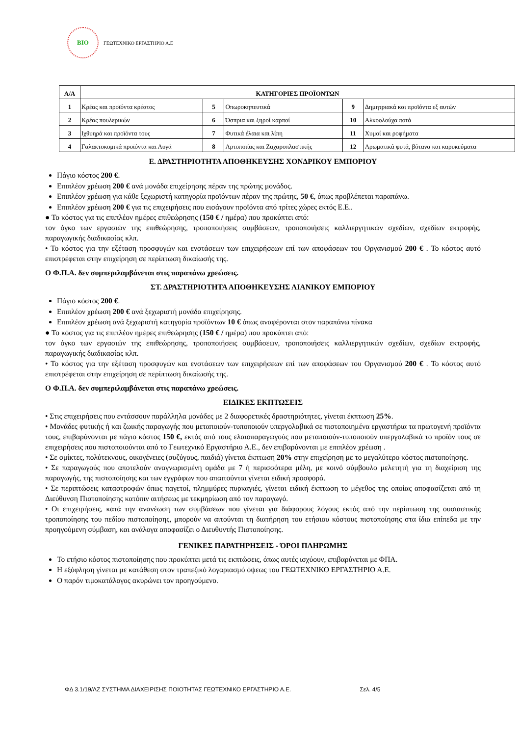BIO
ΓΕΩΤΕΧΝΙΚΟ ΕΡΓΑΣΤΗΡΙΟ Α.Ε
| Α/Α | ΚΑΤΗΓΟΡΙΕΣ ΠΡΟΪΟΝΤΩΝ | | | | |
| --- | --- | --- | --- | --- | --- |
| 1 | Κρέας και προϊόντα κρέατος | 5 | Οπωροκηπευτικά | 9 | Δημητριακά και προϊόντα εξ αυτών |
| 2 | Κρέας πουλερικών | 6 | Όσπρια και ξηροί καρποί | 10 | Αλκοολούχα ποτά |
| 3 | Ιχθυηρά και προϊόντα τους | 7 | Φυτικά έλαια και λίπη | 11 | Χυμοί και ροφήματα |
| 4 | Γαλακτοκομικά προϊόντα και Αυγά | 8 | Αρτοποιίας και Ζαχαροπλαστικής | 12 | Αρωματικά φυτά, βότανα και καρυκεύματα |
Ε. ΔΡΑΣΤΗΡΙΟΤΗΤΑ ΑΠΟΘΗΚΕΥΣΗΣ ΧΟΝΔΡΙΚΟΥ ΕΜΠΟΡΙΟΥ
Πάγιο κόστος 200 €.
Επιπλέον χρέωση 200 € ανά μονάδα επιχείρησης πέραν της πρώτης μονάδος.
Επιπλέον χρέωση για κάθε ξεχωριστή κατηγορία προϊόντων πέραν της πρώτης, 50 €, όπως προβλέπεται παραπάνω.
Επιπλέον χρέωση 200 € για τις επιχειρήσεις που εισάγουν προϊόντα από τρίτες χώρες εκτός Ε.Ε..
● Το κόστος για τις επιπλέον ημέρες επιθεώρησης (150 € / ημέρα) που προκύπτει από:
τον όγκο των εργασιών της επιθεώρησης, τροποποιήσεις συμβάσεων, τροποποιήσεις καλλιεργητικών σχεδίων, σχεδίων εκτροφής, παραγωγικής διαδικασίας κλπ.
• Το κόστος για την εξέταση προσφυγών και ενστάσεων των επιχειρήσεων επί των αποφάσεων του Οργανισμού 200 € . Το κόστος αυτό επιστρέφεται στην επιχείρηση σε περίπτωση δικαίωσής της.
Ο Φ.Π.Α. δεν συμπεριλαμβάνεται στις παραπάνω χρεώσεις.
ΣΤ. ΔΡΑΣΤΗΡΙΟΤΗΤΑ ΑΠΟΘΗΚΕΥΣΗΣ ΛΙΑΝΙΚΟΥ ΕΜΠΟΡΙΟΥ
Πάγιο κόστος 200 €.
Επιπλέον χρέωση 200 € ανά ξεχωριστή μονάδα επιχείρησης.
Επιπλέον χρέωση ανά ξεχωριστή κατηγορία προϊόντων 10 € όπως αναφέρονται στον παραπάνω πίνακα
● Το κόστος για τις επιπλέον ημέρες επιθεώρησης (150 € / ημέρα) που προκύπτει από:
τον όγκο των εργασιών της επιθεώρησης, τροποποιήσεις συμβάσεων, τροποποιήσεις καλλιεργητικών σχεδίων, σχεδίων εκτροφής, παραγωγικής διαδικασίας κλπ.
• Το κόστος για την εξέταση προσφυγών και ενστάσεων των επιχειρήσεων επί των αποφάσεων του Οργανισμού 200 € . Το κόστος αυτό επιστρέφεται στην επιχείρηση σε περίπτωση δικαίωσής της.
Ο Φ.Π.Α. δεν συμπεριλαμβάνεται στις παραπάνω χρεώσεις.
ΕΙΔΙΚΕΣ ΕΚΠΤΩΣΕΙΣ
• Στις επιχειρήσεις που εντάσσουν παράλληλα μονάδες με 2 διαφορετικές δραστηριότητες, γίνεται έκπτωση 25%.
• Μονάδες φυτικής ή και ζωικής παραγωγής που μεταποιούν-τυποποιούν υπεργολαβικά σε πιστοποιημένα εργαστήρια τα πρωτογενή προϊόντα τους, επιβαρύνονται με πάγιο κόστος 150 €, εκτός από τους ελαιοπαραγωγούς που μεταποιούν-τυποποιούν υπεργολαβικά το προϊόν τους σε επιχειρήσεις που πιστοποιούνται από το Γεωτεχνικό Εργαστήριο Α.Ε., δεν επιβαρύνονται με επιπλέον χρέωση .
• Σε σμίκτες, πολύτεκνους, οικογένειες (συζύγους, παιδιά) γίνεται έκπτωση 20% στην επιχείρηση με το μεγαλύτερο κόστος πιστοποίησης.
• Σε παραγωγούς που αποτελούν αναγνωρισμένη ομάδα με 7 ή περισσότερα μέλη, με κοινό σύμβουλο μελετητή για τη διαχείριση της παραγωγής, της πιστοποίησης και των εγγράφων που απαιτούνται γίνεται ειδική προσφορά.
• Σε περιπτώσεις καταστροφών όπως παγετοί, πλημμύρες πυρκαγιές, γίνεται ειδική έκπτωση το μέγεθος της οποίας αποφασίζεται από τη Διεύθυνση Πιστοποίησης κατόπιν αιτήσεως με τεκμηρίωση από τον παραγωγό.
• Οι επιχειρήσεις, κατά την ανανέωση των συμβάσεων που γίνεται για διάφορους λόγους εκτός από την περίπτωση της ουσιαστικής τροποποίησης του πεδίου πιστοποίησης, μπορούν να αιτούνται τη διατήρηση του ετήσιου κόστους πιστοποίησης στα ίδια επίπεδα με την προηγούμενη σύμβαση, και ανάλογα αποφασίζει ο Διευθυντής Πιστοποίησης.
ΓΕΝΙΚΕΣ ΠΑΡΑΤΗΡΗΣΕΙΣ - ΌΡΟΙ ΠΛΗΡΩΜΗΣ
Το ετήσιο κόστος πιστοποίησης που προκύπτει μετά τις εκπτώσεις, όπως αυτές ισχύουν, επιβαρύνεται με ΦΠΑ.
Η εξόφληση γίνεται με κατάθεση στον τραπεζικό λογαριασμό όψεως του ΓΕΩΤΕΧΝΙΚΟ ΕΡΓΑΣΤΗΡΙΟ Α.Ε.
Ο παρόν τιμοκατάλογος ακυρώνει τον προηγούμενο.
ΦΔ 3.1/19/ΛΖ ΣΥΣΤΗΜΑ ΔΙΑΧΕΙΡΙΣΗΣ ΠΟΙΟΤΗΤΑΣ ΓΕΩΤΕΧΝΙΚΟ ΕΡΓΑΣΤΗΡΙΟ Α.Ε. Σελ. 4/5